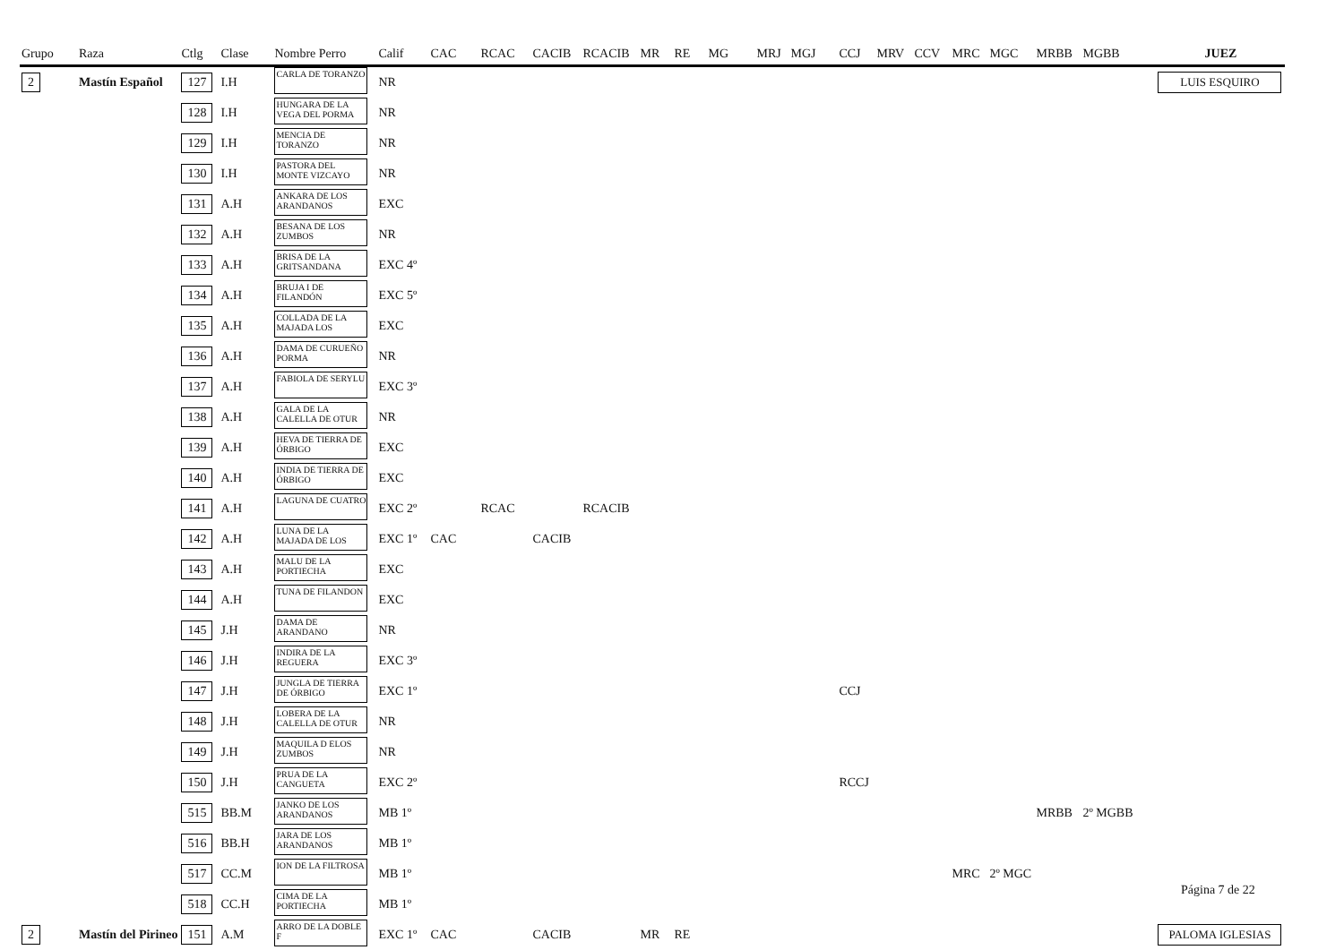| Grupo | Raza | Ctlg | Clase | Nombre Perro | Calif | CAC | RCAC | CACIB | RCACIB | MR | RE | MG | MRJ | MGJ | CCJ | MRV | CCV | MRC | MGC | MRBB | MGBB | JUEZ |
| --- | --- | --- | --- | --- | --- | --- | --- | --- | --- | --- | --- | --- | --- | --- | --- | --- | --- | --- | --- | --- | --- | --- |
| 2 | Mastín Español | 127 | I.H | CARLA DE TORANZO | NR | | | | | | | | | | | | | | | | | LUIS ESQUIRO |
| | | 128 | I.H | HUNGARA DE LA VEGA DEL PORMA | NR | | | | | | | | | | | | | | | | | |
| | | 129 | I.H | MENCIA DE TORANZO | NR | | | | | | | | | | | | | | | | | |
| | | 130 | I.H | PASTORA DEL MONTE VIZCAYO | NR | | | | | | | | | | | | | | | | | |
| | | 131 | A.H | ANKARA DE LOS ARANDANOS | EXC | | | | | | | | | | | | | | | | | |
| | | 132 | A.H | BESANA DE LOS ZUMBOS | NR | | | | | | | | | | | | | | | | | |
| | | 133 | A.H | BRISA DE LA GRITSANDANA | EXC 4º | | | | | | | | | | | | | | | | | |
| | | 134 | A.H | BRUJA I DE FILANDÓN | EXC 5º | | | | | | | | | | | | | | | | | |
| | | 135 | A.H | COLLADA DE LA MAJADA LOS | EXC | | | | | | | | | | | | | | | | | |
| | | 136 | A.H | DAMA DE CURUEÑO PORMA | NR | | | | | | | | | | | | | | | | | |
| | | 137 | A.H | FABIOLA DE SERYLU | EXC 3º | | | | | | | | | | | | | | | | | |
| | | 138 | A.H | GALA DE LA CALELLA DE OTUR | NR | | | | | | | | | | | | | | | | | |
| | | 139 | A.H | HEVA DE TIERRA DE ÓRBIGO | EXC | | | | | | | | | | | | | | | | | |
| | | 140 | A.H | INDIA DE TIERRA DE ÓRBIGO | EXC | | | | | | | | | | | | | | | | | |
| | | 141 | A.H | LAGUNA DE CUATRO | EXC 2º | | RCAC | | RCACIB | | | | | | | | | | | | | |
| | | 142 | A.H | LUNA DE LA MAJADA DE LOS | EXC 1º | CAC | | CACIB | | | | | | | | | | | | | | |
| | | 143 | A.H | MALU DE LA PORTIECHA | EXC | | | | | | | | | | | | | | | | | |
| | | 144 | A.H | TUNA DE FILANDON | EXC | | | | | | | | | | | | | | | | | |
| | | 145 | J.H | DAMA DE ARANDANO | NR | | | | | | | | | | | | | | | | | |
| | | 146 | J.H | INDIRA DE LA REGUERA | EXC 3º | | | | | | | | | | | | | | | | | |
| | | 147 | J.H | JUNGLA DE TIERRA DE ÓRBIGO | EXC 1º | | | | | | | | | | CCJ | | | | | | | |
| | | 148 | J.H | LOBERA DE LA CALELLA DE OTUR | NR | | | | | | | | | | | | | | | | | |
| | | 149 | J.H | MAQUILA D ELOS ZUMBOS | NR | | | | | | | | | | | | | | | | | |
| | | 150 | J.H | PRUA DE LA CANGUETA | EXC 2º | | | | | | | | | | RCCJ | | | | | | | |
| | | 515 | BB.M | JANKO DE LOS ARANDANOS | MB 1º | | | | | | | | | | | | | | | MRBB | 2º MGBB | |
| | | 516 | BB.H | JARA DE LOS ARANDANOS | MB 1º | | | | | | | | | | | | | | | | | |
| | | 517 | CC.M | ION DE LA FILTROSA | MB 1º | | | | | | | | | | | | | MRC | 2º MGC | | | |
| | | 518 | CC.H | CIMA DE LA PORTIECHA | MB 1º | | | | | | | | | | | | | | | | | |
| 2 | Mastín del Pirineo | 151 | A.M | ARRO DE LA DOBLE F | EXC 1º | CAC | | CACIB | | MR | RE | | | | | | | | | | | PALOMA IGLESIAS |
Página 7 de 22